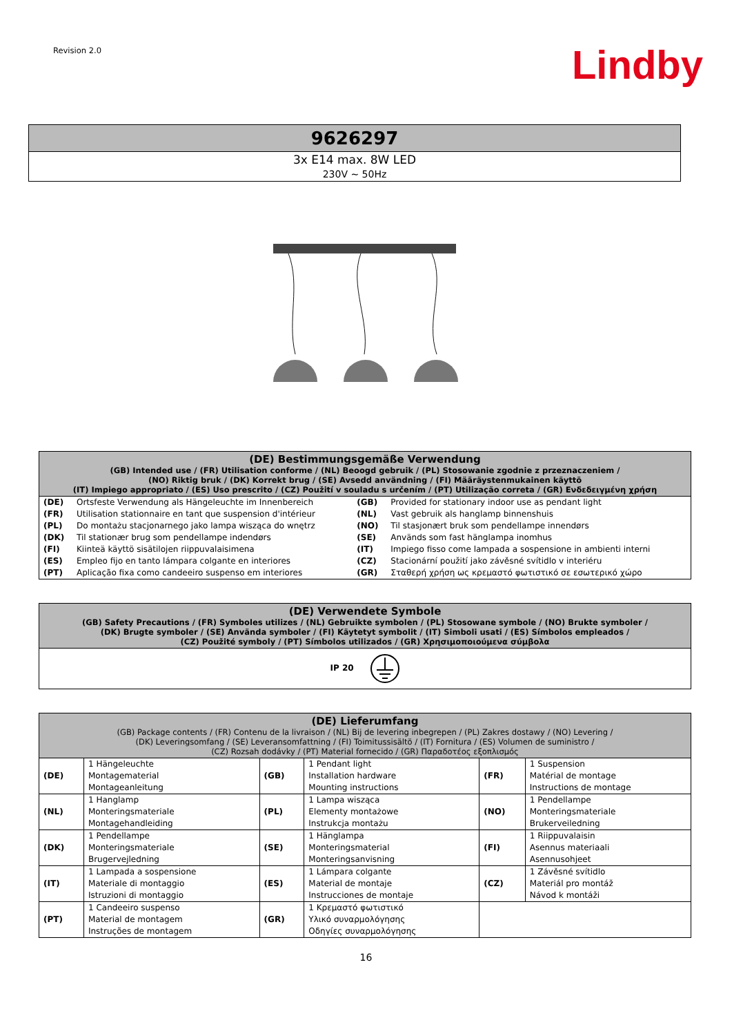Revision 2.0
Lindby
| 9626297 |
| --- |
| 3x E14 max. 8W LED 230V ~ 50Hz |
| (DE) Bestimmungsgemäße Verwendung (GB) Intended use / (FR) Utilisation conforme / (NL) Beoogd gebruik / (PL) Stosowanie zgodnie z przeznaczeniem / (NO) Riktig bruk / (DK) Korrekt brug / (SE) Avsedd användning / (FI) Määräystenmukainen käyttö (IT) Impiego appropriato / (ES) Uso prescrito / (CZ) Použití v souladu s určením / (PT) Utilização correta / (GR) Ενδεδειγμένη χρήση | | | |
| --- | --- | --- | --- |
| (DE) | Ortsfeste Verwendung als Hängeleuchte im Innenbereich | (GB) | Provided for stationary indoor use as pendant light |
| (FR) | Utilisation stationnaire en tant que suspension d'intérieur | (NL) | Vast gebruik als hanglamp binnenshuis |
| (PL) | Do montażu stacjonarnego jako lampa wisząca do wnętrz | (NO) | Til stasjonært bruk som pendellampe innendørs |
| (DK) | Til stationær brug som pendellampe indendørs | (SE) | Används som fast hänglampa inomhus |
| (FI) | Kiinteä käyttö sisätilojen riippuvalaisimena | (IT) | Impiego fisso come lampada a sospensione in ambienti interni |
| (ES) | Empleo fijo en tanto lámpara colgante en interiores | (CZ) | Stacionární použití jako závěsné svítidlo v interiéru |
| (PT) | Aplicação fixa como candeeiro suspenso em interiores | (GR) | Σταθερή χρήση ως κρεμαστό φωτιστικό σε εσωτερικό χώρο |
| (DE) Verwendete Symbole (GB) Safety Precautions / (FR) Symboles utilizes / (NL) Gebruikte symbolen / (PL) Stosowane symbole / (NO) Brukte symboler / (DK) Brugte symboler / (SE) Använda symboler / (FI) Käytetyt symbolit / (IT) Simboli usati / (ES) Símbolos empleados / (CZ) Použité symboly / (PT) Símbolos utilizados / (GR) Χρησιμοποιούμενα σύμβολα |
| --- |
| IP 20 |
| (DE) Lieferumfang (GB) Package contents / (FR) Contenu de la livraison / (NL) Bij de levering inbegrepen / (PL) Zakres dostawy / (NO) Levering / (DK) Leveringsomfang / (SE) Leveransomfattning / (FI) Toimitussisältö / (IT) Fornitura / (ES) Volumen de suministro / (CZ) Rozsah dodávky / (PT) Material fornecido / (GR) Παραδοτέος εξοπλισμός | | | | | |
| --- | --- | --- | --- | --- | --- |
| (DE) | 1 Hängeleuchte Montagematerial Montageanleitung | (GB) | 1 Pendant light Installation hardware Mounting instructions | (FR) | 1 Suspension Matérial de montage Instructions de montage |
| (NL) | 1 Hanglamp Monteringsmateriale Montagehandleiding | (PL) | 1 Lampa wisząca Elementy montażowe Instrukcja montażu | (NO) | 1 Pendellampe Monteringsmateriale Brukerveiledning |
| (DK) | 1 Pendellampe Monteringsmateriale Brugervejledning | (SE) | 1 Hänglampa Monteringsmaterial Monteringsanvisning | (FI) | 1 Riippuvalaisin Asennus materiaali Asennusohjeet |
| (IT) | 1 Lampada a sospensione Materiale di montaggio Istruzioni di montaggio | (ES) | 1 Lámpara colgante Material de montaje Instrucciones de montaje | (CZ) | 1 Závěsné svítidlo Materiál pro montáž Návod k montáži |
| (PT) | 1 Candeeiro suspenso Material de montagem Instruções de montagem | (GR) | 1 Κρεμαστό φωτιστικό Υλικό συναρμολόγησης Οδηγίες συναρμολόγησης | | |
16